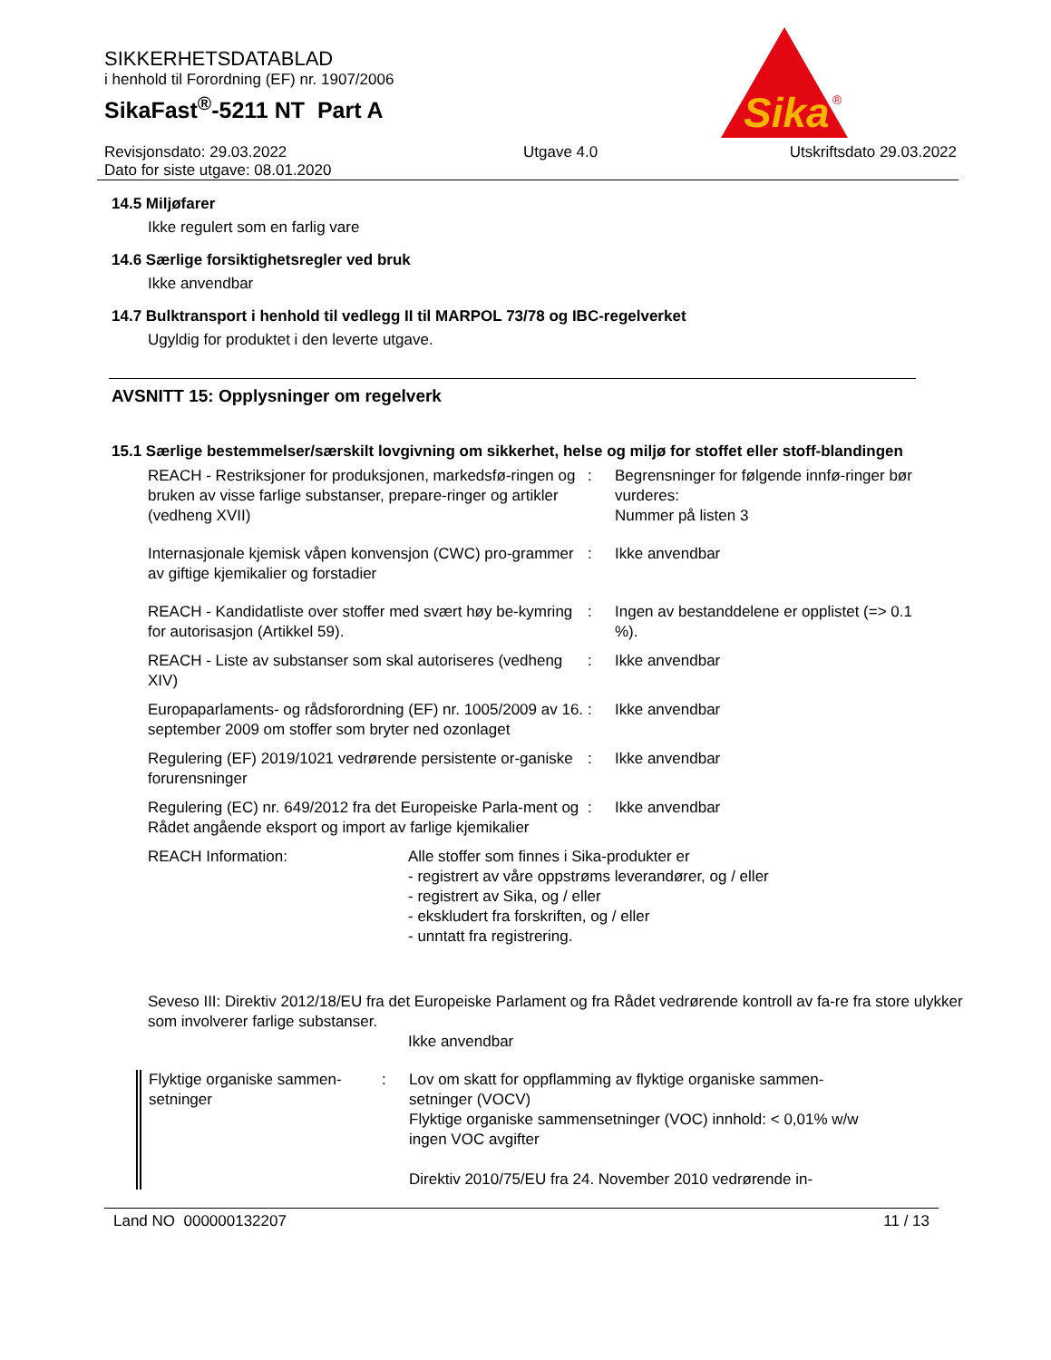SIKKERHETSDATABLAD
i henhold til Forordning (EF) nr. 1907/2006
SikaFast<sup>®</sup>-5211 NT Part A
Sika
®
Revisjonsdato: 29.03.2022
Dato for siste utgave: 08.01.2020
Utgave 4.0 Utskriftsdato 29.03.2022
14.5 Miljøfarer
Ikke regulert som en farlig vare
14.6 Særlige forsiktighetsregler ved bruk
Ikke anvendbar
14.7 Bulktransport i henhold til vedlegg II til MARPOL 73/78 og IBC-regelverket
Ugyldig for produktet i den leverte utgave.
AVSNITT 15: Opplysninger om regelverk
15.1 Særlige bestemmelser/særskilt lovgivning om sikkerhet, helse og miljø for stoffet eller stoff-blandingen
REACH - Restriksjoner for produksjonen, markedsfø-ringen og bruken av visse farlige substanser, prepare-ringer og artikler (vedheng XVII)
: Begrensninger for følgende innfø-ringer bør vurderes:
Nummer på listen 3
Internasjonale kjemisk våpen konvensjon (CWC) pro-grammer av giftige kjemikalier og forstadier
: Ikke anvendbar
REACH - Kandidatliste over stoffer med svært høy be-kymring for autorisasjon (Artikkel 59).
: Ingen av bestanddelene er opplistet (=> 0.1 %).
REACH - Liste av substanser som skal autoriseres (vedheng XIV)
: Ikke anvendbar
Europaparlaments- og rådsforordning (EF) nr. 1005/2009 av 16. september 2009 om stoffer som bryter ned ozonlaget
: Ikke anvendbar
Regulering (EF) 2019/1021 vedrørende persistente or-ganiske forurensninger
: Ikke anvendbar
Regulering (EC) nr. 649/2012 fra det Europeiske Parla-ment og Rådet angående eksport og import av farlige kjemikalier
: Ikke anvendbar
REACH Information: Alle stoffer som finnes i Sika-produkter er
- registrert av våre oppstrøms leverandører, og / eller
- registrert av Sika, og / eller
- ekskludert fra forskriften, og / eller
- unntatt fra registrering.
Seveso III: Direktiv 2012/18/EU fra det Europeiske Parlament og fra Rådet vedrørende kontroll av fa-re fra store ulykker som involverer farlige substanser.
Ikke anvendbar
Flyktige organiske sammen-setninger
: Lov om skatt for oppflamming av flyktige organiske sammen-setninger (VOCV)
Flyktige organiske sammensetninger (VOC) innhold: < 0,01% w/w
ingen VOC avgifter
Direktiv 2010/75/EU fra 24. November 2010 vedrørende in-
Land NO 000000132207 11 / 13